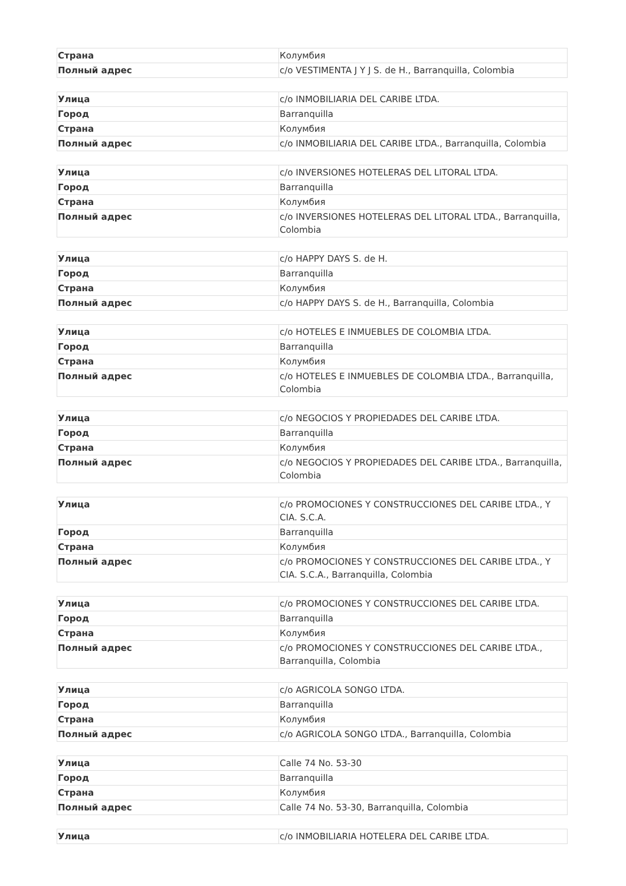| Страна | Колумбия |
| Полный адрес | c/o VESTIMENTA J Y J S. de H., Barranquilla, Colombia |
| Улица | c/o INMOBILIARIA DEL CARIBE LTDA. |
| Город | Barranquilla |
| Страна | Колумбия |
| Полный адрес | c/o INMOBILIARIA DEL CARIBE LTDA., Barranquilla, Colombia |
| Улица | c/o INVERSIONES HOTELERAS DEL LITORAL LTDA. |
| Город | Barranquilla |
| Страна | Колумбия |
| Полный адрес | c/o INVERSIONES HOTELERAS DEL LITORAL LTDA., Barranquilla, Colombia |
| Улица | c/o HAPPY DAYS S. de H. |
| Город | Barranquilla |
| Страна | Колумбия |
| Полный адрес | c/o HAPPY DAYS S. de H., Barranquilla, Colombia |
| Улица | c/o HOTELES E INMUEBLES DE COLOMBIA LTDA. |
| Город | Barranquilla |
| Страна | Колумбия |
| Полный адрес | c/o HOTELES E INMUEBLES DE COLOMBIA LTDA., Barranquilla, Colombia |
| Улица | c/o NEGOCIOS Y PROPIEDADES DEL CARIBE LTDA. |
| Город | Barranquilla |
| Страна | Колумбия |
| Полный адрес | c/o NEGOCIOS Y PROPIEDADES DEL CARIBE LTDA., Barranquilla, Colombia |
| Улица | c/o PROMOCIONES Y CONSTRUCCIONES DEL CARIBE LTDA., Y CIA. S.C.A. |
| Город | Barranquilla |
| Страна | Колумбия |
| Полный адрес | c/o PROMOCIONES Y CONSTRUCCIONES DEL CARIBE LTDA., Y CIA. S.C.A., Barranquilla, Colombia |
| Улица | c/o PROMOCIONES Y CONSTRUCCIONES DEL CARIBE LTDA. |
| Город | Barranquilla |
| Страна | Колумбия |
| Полный адрес | c/o PROMOCIONES Y CONSTRUCCIONES DEL CARIBE LTDA., Barranquilla, Colombia |
| Улица | c/o AGRICOLA SONGO LTDA. |
| Город | Barranquilla |
| Страна | Колумбия |
| Полный адрес | c/o AGRICOLA SONGO LTDA., Barranquilla, Colombia |
| Улица | Calle 74 No. 53-30 |
| Город | Barranquilla |
| Страна | Колумбия |
| Полный адрес | Calle 74 No. 53-30, Barranquilla, Colombia |
| Улица | c/o INMOBILIARIA HOTELERA DEL CARIBE LTDA. |